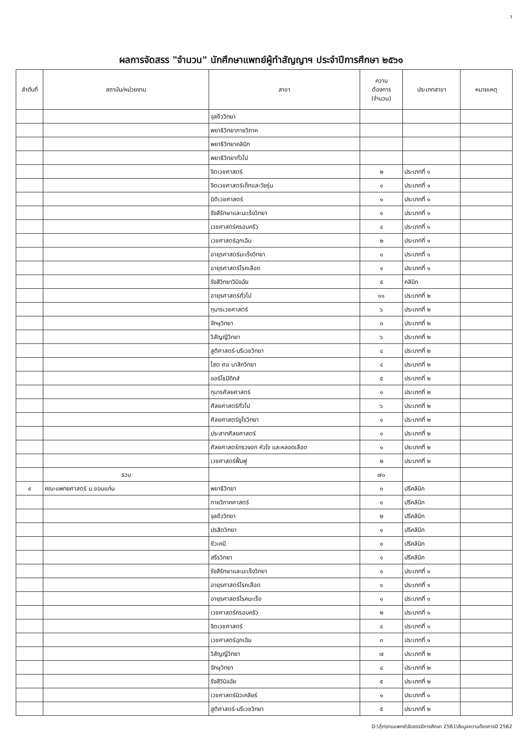3
ผลการจัดสรร "จำนวน" นักศึกษาแพทย์ผู้ทำสัญญาฯ ประจำปีการศึกษา ๒๕๖๑
| ลำดับที่ | สถาบัน/หน่วยงาน | สาขา | ความ ต้องการ (จำนวน) | ประเภทสาขา | หมายเหตุ |
| --- | --- | --- | --- | --- | --- |
| | | จุลชีววิทยา | | | |
| | | พยาธิวิทยากายวิภาค | | | |
| | | พยาธิวิทยาคลินิก | | | |
| | | พยาธิวิทยาทั่วไป | | | |
| | | จิตเวชศาสตร์ | ๒ | ประเภทที่ ๑ | |
| | | จิตเวชศาสตร์เด็กและวัยรุ่น | ๑ | ประเภทที่ ๑ | |
| | | นิติเวชศาสตร์ | ๑ | ประเภทที่ ๑ | |
| | | รังสีรักษาและมะเร็งวิทยา | ๑ | ประเภทที่ ๑ | |
| | | เวชศาสตร์ครอบครัว | ๔ | ประเภทที่ ๑ | |
| | | เวชศาสตร์ฉุกเฉิน | ๒ | ประเภทที่ ๑ | |
| | | อายุรศาสตร์มะเร็งวิทยา | ๑ | ประเภทที่ ๑ | |
| | | อายุรศาสตร์โรคเลือด | ๑ | ประเภทที่ ๑ | |
| | | รังสีวิทยาวินิจฉัย | ๕ | คลินิก | |
| | | อายุรศาสตร์ทั่วไป | ๑๑ | ประเภทที่ ๒ | |
| | | กุมารเวชศาสตร์ | ๖ | ประเภทที่ ๒ | |
| | | จักษุวิทยา | ๓ | ประเภทที่ ๒ | |
| | | วิสัญญีวิทยา | ๖ | ประเภทที่ ๒ | |
| | | สูติศาสตร์-นรีเวชวิทยา | ๔ | ประเภทที่ ๒ | |
| | | โสต ศอ นาสิกวิทยา | ๔ | ประเภทที่ ๒ | |
| | | ออร์โธปิดิกส์ | ๕ | ประเภทที่ ๒ | |
| | | กุมารศัลยศาสตร์ | ๑ | ประเภทที่ ๒ | |
| | | ศัลยศาสตร์ทั่วไป | ๖ | ประเภทที่ ๒ | |
| | | ศัลยศาสตร์ยูโรวิทยา | ๑ | ประเภทที่ ๒ | |
| | | ประสาทศัลยศาสตร์ | ๑ | ประเภทที่ ๒ | |
| | | ศัลยศาสตร์ทรวงอก หัวใจ และหลอดเลือด | ๑ | ประเภทที่ ๒ | |
| | | เวชศาสตร์ฟื้นฟู | ๒ | ประเภทที่ ๒ | |
| | รวม | | ๗๐ | | |
| ๙ | คณะแพทยศาสตร์ ม.ขอนแก่น | พยาธิวิทยา | ๓ | ปรีคลินิก | |
| | | กายวิภาคศาสตร์ | ๑ | ปรีคลินิก | |
| | | จุลชีววิทยา | ๒ | ปรีคลินิก | |
| | | ปรสิตวิทยา | ๑ | ปรีคลินิก | |
| | | ชีวเคมี | ๑ | ปรีคลินิก | |
| | | สรีรวิทยา | ๑ | ปรีคลินิก | |
| | | รังสีรักษาและมะเร็งวิทยา | ๑ | ประเภทที่ ๑ | |
| | | อายุรศาสตร์โรคเลือด | ๑ | ประเภทที่ ๑ | |
| | | อายุรศาสตร์โรคมะเร็ง | ๑ | ประเภทที่ ๑ | |
| | | เวชศาสตร์ครอบครัว | ๒ | ประเภทที่ ๑ | |
| | | จิตเวชศาสตร์ | ๔ | ประเภทที่ ๑ | |
| | | เวชศาสตร์ฉุกเฉิน | ๓ | ประเภทที่ ๑ | |
| | | วิสัญญีวิทยา | ๗ | ประเภทที่ ๒ | |
| | | จักษุวิทยา | ๔ | ประเภทที่ ๒ | |
| | | รังสีวินิจฉัย | ๕ | ประเภทที่ ๒ | |
| | | เวชศาสตร์นิวเคลียร์ | ๑ | ประเภทที่ ๑ | |
| | | สูติศาสตร์-นรีเวชวิทยา | ๕ | ประเภทที่ ๒ | |
D:\กุ๊ก\งานแพทย์\จัดสรรปีการศึกษา 2561\ข้อมูลความต้องการปี 2562